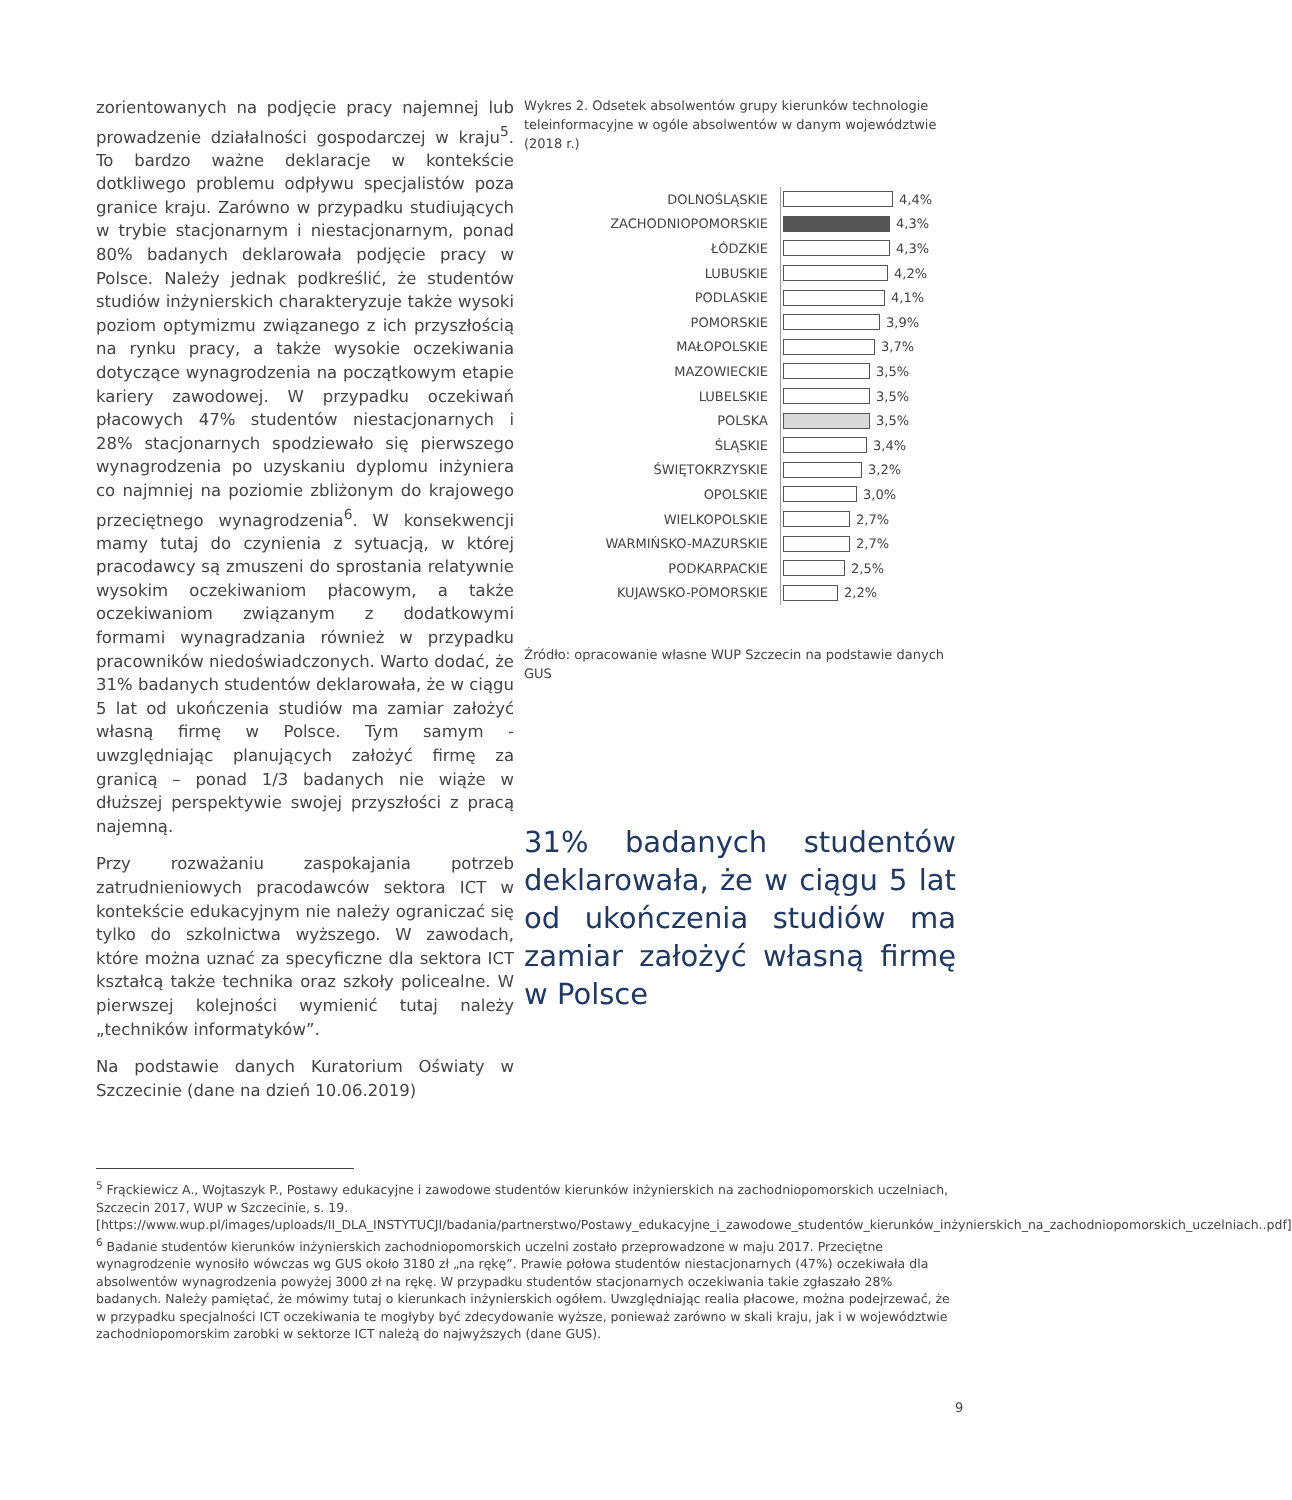zorientowanych na podjęcie pracy najemnej lub prowadzenie działalności gospodarczej w kraju<sup>5</sup>. To bardzo ważne deklaracje w kontekście dotkliwego problemu odpływu specjalistów poza granice kraju. Zarówno w przypadku studiujących w trybie stacjonarnym i niestacjonarnym, ponad 80% badanych deklarowała podjęcie pracy w Polsce. Należy jednak podkreślić, że studentów studiów inżynierskich charakteryzuje także wysoki poziom optymizmu związanego z ich przyszłością na rynku pracy, a także wysokie oczekiwania dotyczące wynagrodzenia na początkowym etapie kariery zawodowej. W przypadku oczekiwań płacowych 47% studentów niestacjonarnych i 28% stacjonarnych spodziewało się pierwszego wynagrodzenia po uzyskaniu dyplomu inżyniera co najmniej na poziomie zbliżonym do krajowego przeciętnego wynagrodzenia<sup>6</sup>. W konsekwencji mamy tutaj do czynienia z sytuacją, w której pracodawcy są zmuszeni do sprostania relatywnie wysokim oczekiwaniom płacowym, a także oczekiwaniom związanym z dodatkowymi formami wynagradzania również w przypadku pracowników niedoświadczonych. Warto dodać, że 31% badanych studentów deklarowała, że w ciągu 5 lat od ukończenia studiów ma zamiar założyć własną firmę w Polsce. Tym samym - uwzględniając planujących założyć firmę za granicą – ponad 1/3 badanych nie wiąże w dłuższej perspektywie swojej przyszłości z pracą najemną.
Przy rozważaniu zaspokajania potrzeb zatrudnieniowych pracodawców sektora ICT w kontekście edukacyjnym nie należy ograniczać się tylko do szkolnictwa wyższego. W zawodach, które można uznać za specyficzne dla sektora ICT kształcą także technika oraz szkoły policealne. W pierwszej kolejności wymienić tutaj należy „techników informatyków”.
Na podstawie danych Kuratorium Oświaty w Szczecinie (dane na dzień 10.06.2019)
Wykres 2. Odsetek absolwentów grupy kierunków technologie teleinformacyjne w ogóle absolwentów w danym województwie (2018 r.)
DOLNOŚLĄSKIE 4,4%
ZACHODNIOPOMORSKIE 4,3%
ŁÓDZKIE 4,3%
LUBUSKIE 4,2%
PODLASKIE 4,1%
POMORSKIE 3,9%
MAŁOPOLSKIE 3,7%
MAZOWIECKIE 3,5%
LUBELSKIE 3,5%
POLSKA 3,5%
ŚLĄSKIE 3,4%
ŚWIĘTOKRZYSKIE 3,2%
OPOLSKIE 3,0%
WIELKOPOLSKIE 2,7%
WARMIŃSKO-MAZURSKIE 2,7%
PODKARPACKIE 2,5%
KUJAWSKO-POMORSKIE 2,2%
Źródło: opracowanie własne WUP Szczecin na podstawie danych GUS
31% badanych studentów deklarowała, że w ciągu 5 lat od ukończenia studiów ma zamiar założyć własną firmę w Polsce
<sup>5</sup> Frąckiewicz A., Wojtaszyk P., Postawy edukacyjne i zawodowe studentów kierunków inżynierskich na zachodniopomorskich uczelniach, Szczecin 2017, WUP w Szczecinie, s. 19. [https://www.wup.pl/images/uploads/II_DLA_INSTYTUCJI/badania/partnerstwo/Postawy_edukacyjne_i_zawodowe_studentów_kierunków_inżynierskich_na_zachodniopomorskich_uczelniach..pdf]
<sup>6</sup> Badanie studentów kierunków inżynierskich zachodniopomorskich uczelni zostało przeprowadzone w maju 2017. Przeciętne wynagrodzenie wynosiło wówczas wg GUS około 3180 zł „na rękę”. Prawie połowa studentów niestacjonarnych (47%) oczekiwała dla absolwentów wynagrodzenia powyżej 3000 zł na rękę. W przypadku studentów stacjonarnych oczekiwania takie zgłaszało 28% badanych. Należy pamiętać, że mówimy tutaj o kierunkach inżynierskich ogółem. Uwzględniając realia płacowe, można podejrzewać, że w przypadku specjalności ICT oczekiwania te mogłyby być zdecydowanie wyższe, ponieważ zarówno w skali kraju, jak i w województwie zachodniopomorskim zarobki w sektorze ICT należą do najwyższych (dane GUS).
9